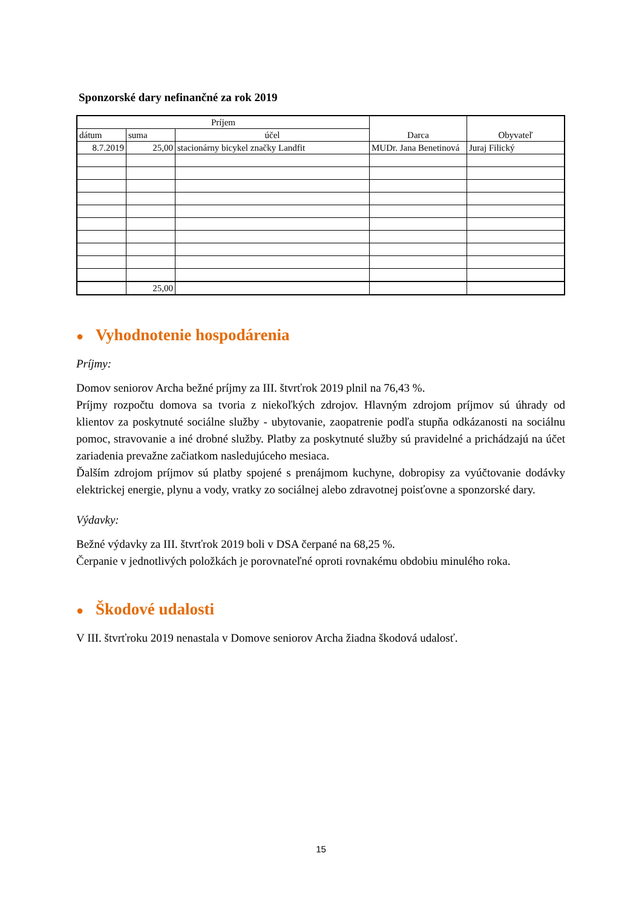Sponzorské dary nefinančné za rok 2019
| Príjem | | | Darca | Obyvateľ |
| dátum | suma | účel | | |
| 8.7.2019 | 25,00 | stacionárny bicykel značky Landfit | MUDr. Jana Benetinová | Juraj Filický |
| | 25,00 | | | |
● Vyhodnotenie hospodárenia
Príjmy:
Domov seniorov Archa bežné príjmy za III. štvrťrok 2019 plnil na 76,43 %.
Príjmy rozpočtu domova sa tvoria z niekoľkých zdrojov. Hlavným zdrojom príjmov sú úhrady od klientov za poskytnuté sociálne služby - ubytovanie, zaopatrenie podľa stupňa odkázanosti na sociálnu pomoc, stravovanie a iné drobné služby. Platby za poskytnuté služby sú pravidelné a prichádzajú na účet zariadenia prevažne začiatkom nasledujúceho mesiaca.
Ďalším zdrojom príjmov sú platby spojené s prenájmom kuchyne, dobropisy za vyúčtovanie dodávky elektrickej energie, plynu a vody, vratky zo sociálnej alebo zdravotnej poisťovne a sponzorské dary.
Výdavky:
Bežné výdavky za III. štvrťrok 2019 boli v DSA čerpané na 68,25 %.
Čerpanie v jednotlivých položkách je porovnateľné oproti rovnakému obdobiu minulého roka.
● Škodové udalosti
V III. štvrťroku 2019 nenastala v Domove seniorov Archa žiadna škodová udalosť.
15